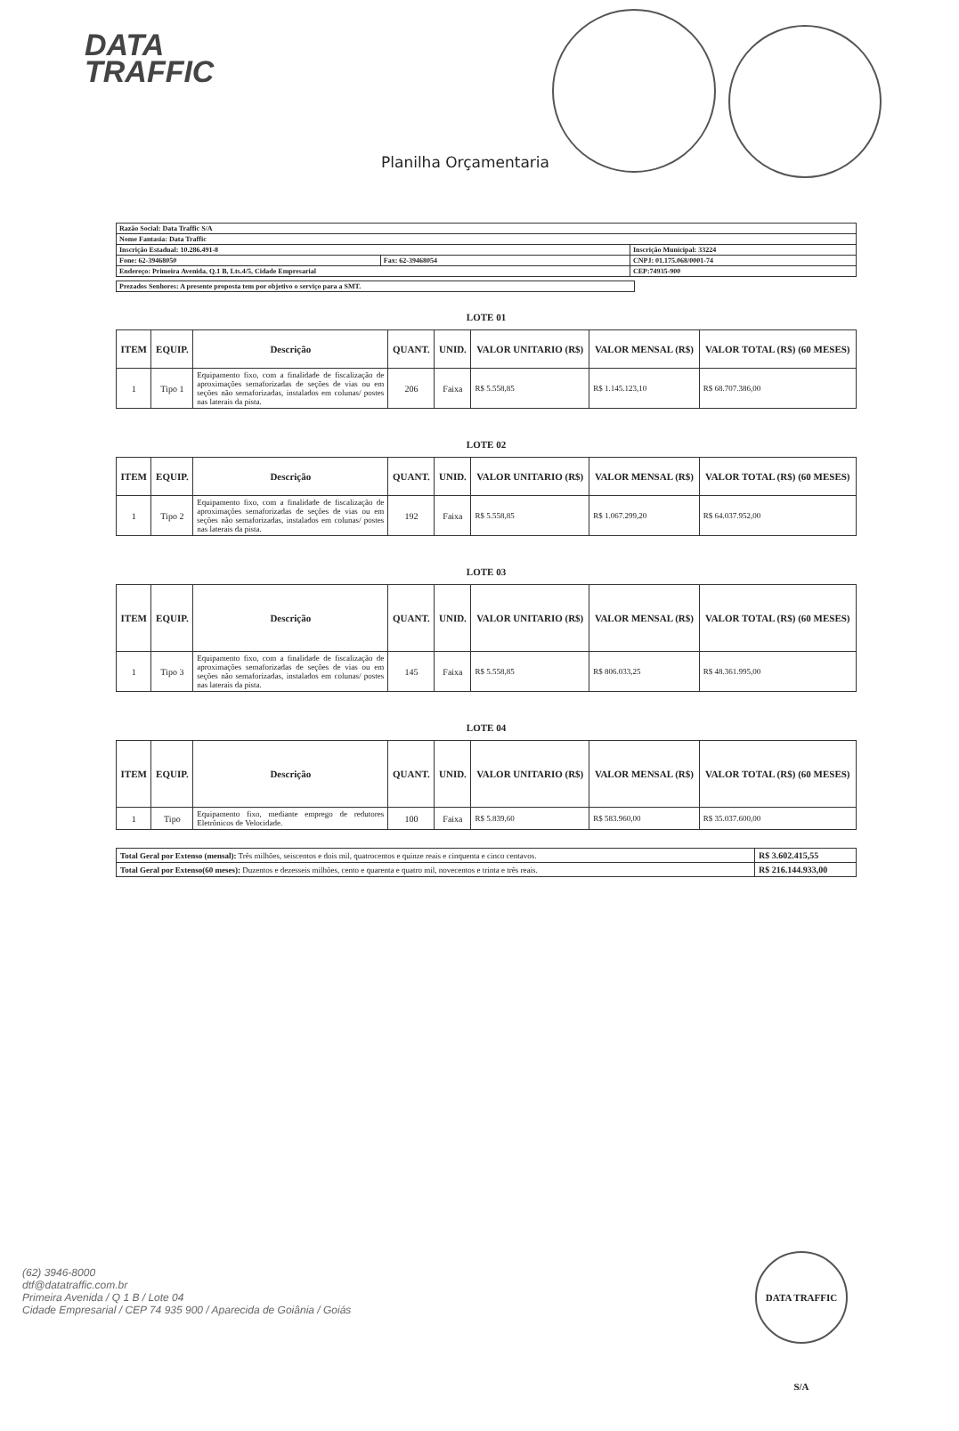DATA
TRAFFIC
Planilha Orçamentaria
| Razão Social: Data Traffic S/A | | |
| Nome Fantasia: Data Traffic | | |
| Inscrição Estadual: 10.286.491-8 | | Inscrição Municipal: 33224 |
| Fone: 62-39468050 | Fax: 62-39468054 | CNPJ: 01.175.068/0001-74 |
| Endereço: Primeira Avenida, Q.1 B, Lts.4/5, Cidade Empresarial | | CEP:74935-900 |
Prezados Senhores: A presente proposta tem por objetivo o serviço para a SMT.
LOTE 01
| ITEM | EQUIP. | Descrição | QUANT. | UNID. | VALOR UNITARIO (R$) | VALOR MENSAL (R$) | VALOR TOTAL (R$) (60 MESES) |
| --- | --- | --- | --- | --- | --- | --- | --- |
| 1 | Tipo 1 | Equipamento fixo, com a finalidade de fiscalização de aproximações semaforizadas de seções de vias ou em seções não semaforizadas, instalados em colunas/ postes nas laterais da pista. | 206 | Faixa | R$ 5.558,85 | R$ 1.145.123,10 | R$ 68.707.386,00 |
LOTE 02
| ITEM | EQUIP. | Descrição | QUANT. | UNID. | VALOR UNITARIO (R$) | VALOR MENSAL (R$) | VALOR TOTAL (R$) (60 MESES) |
| --- | --- | --- | --- | --- | --- | --- | --- |
| 1 | Tipo 2 | Equipamento fixo, com a finalidade de fiscalização de aproximações semaforizadas de seções de vias ou em seções não semaforizadas, instalados em colunas/ postes nas laterais da pista. | 192 | Faixa | R$ 5.558,85 | R$ 1.067.299,20 | R$ 64.037.952,00 |
LOTE 03
| ITEM | EQUIP. | Descrição | QUANT. | UNID. | VALOR UNITARIO (R$) | VALOR MENSAL (R$) | VALOR TOTAL (R$) (60 MESES) |
| --- | --- | --- | --- | --- | --- | --- | --- |
| 1 | Tipo 3 | Equipamento fixo, com a finalidade de fiscalização de aproximações semaforizadas de seções de vias ou em seções não semaforizadas, instalados em colunas/ postes nas laterais da pista. | 145 | Faixa | R$ 5.558,85 | R$ 806.033,25 | R$ 48.361.995,00 |
LOTE 04
| ITEM | EQUIP. | Descrição | QUANT. | UNID. | VALOR UNITARIO (R$) | VALOR MENSAL (R$) | VALOR TOTAL (R$) (60 MESES) |
| --- | --- | --- | --- | --- | --- | --- | --- |
| 1 | Tipo | Equipamento fixo, mediante emprego de redutores Eletrônicos de Velocidade. | 100 | Faixa | R$ 5.839,60 | R$ 583.960,00 | R$ 35.037.600,00 |
| Total Geral por Extenso (mensal): Três milhões, seiscentos e dois mil, quatrocentos e quinze reais e cinquenta e cinco centavos. | R$ 3.602.415,55 |
| Total Geral por Extenso(60 meses): Duzentos e dezesseis milhões, cento e quarenta e quatro mil, novecentos e trinta e três reais. | R$ 216.144.933,00 |
DATA TRAFFIC S/A
(62) 3946-8000
dtf@datatraffic.com.br
Primeira Avenida / Q 1 B / Lote 04
Cidade Empresarial / CEP 74 935 900 / Aparecida de Goiânia / Goiás